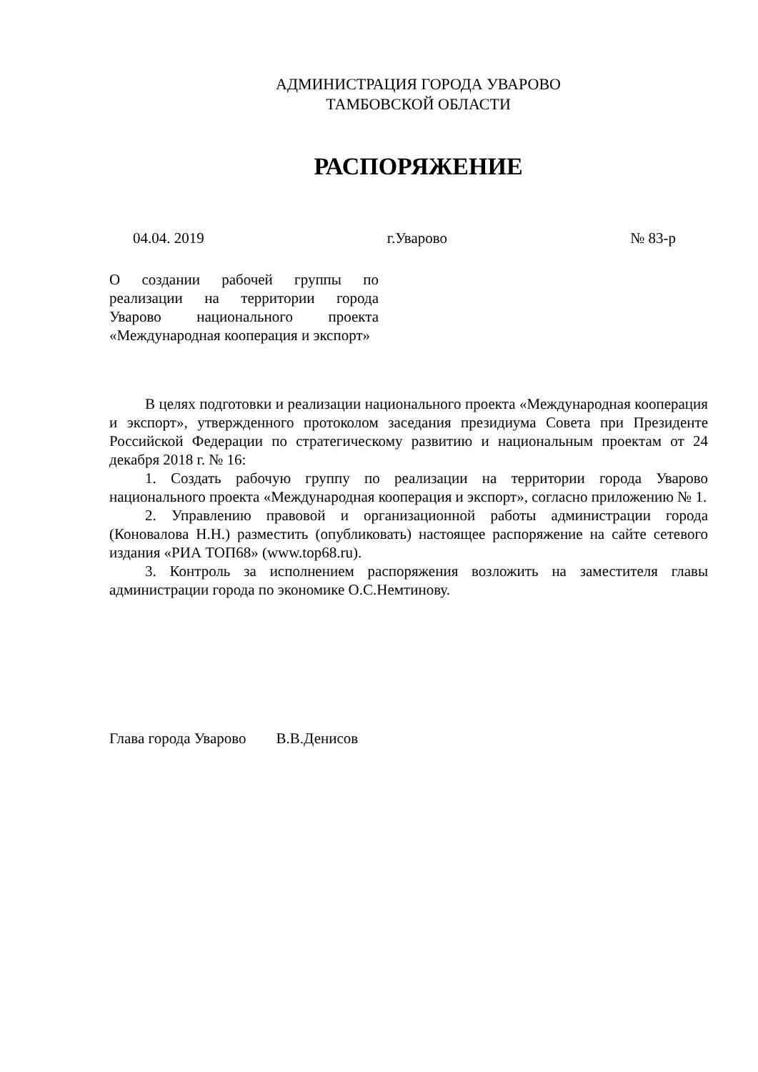АДМИНИСТРАЦИЯ ГОРОДА УВАРОВО
ТАМБОВСКОЙ ОБЛАСТИ
РАСПОРЯЖЕНИЕ
04.04. 2019 г.Уварово № 83-р
О создании рабочей группы по реализации на территории города Уварово национального проекта «Международная кооперация и экспорт»
В целях подготовки и реализации национального проекта «Международная кооперация и экспорт», утвержденного протоколом заседания президиума Совета при Президенте Российской Федерации по стратегическому развитию и национальным проектам от 24 декабря 2018 г. № 16:
1. Создать рабочую группу по реализации на территории города Уварово национального проекта «Международная кооперация и экспорт», согласно приложению № 1.
2. Управлению правовой и организационной работы администрации города (Коновалова Н.Н.) разместить (опубликовать) настоящее распоряжение на сайте сетевого издания «РИА ТОП68» (www.top68.ru).
3. Контроль за исполнением распоряжения возложить на заместителя главы администрации города по экономике О.С.Немтинову.
Глава города Уварово В.В.Денисов